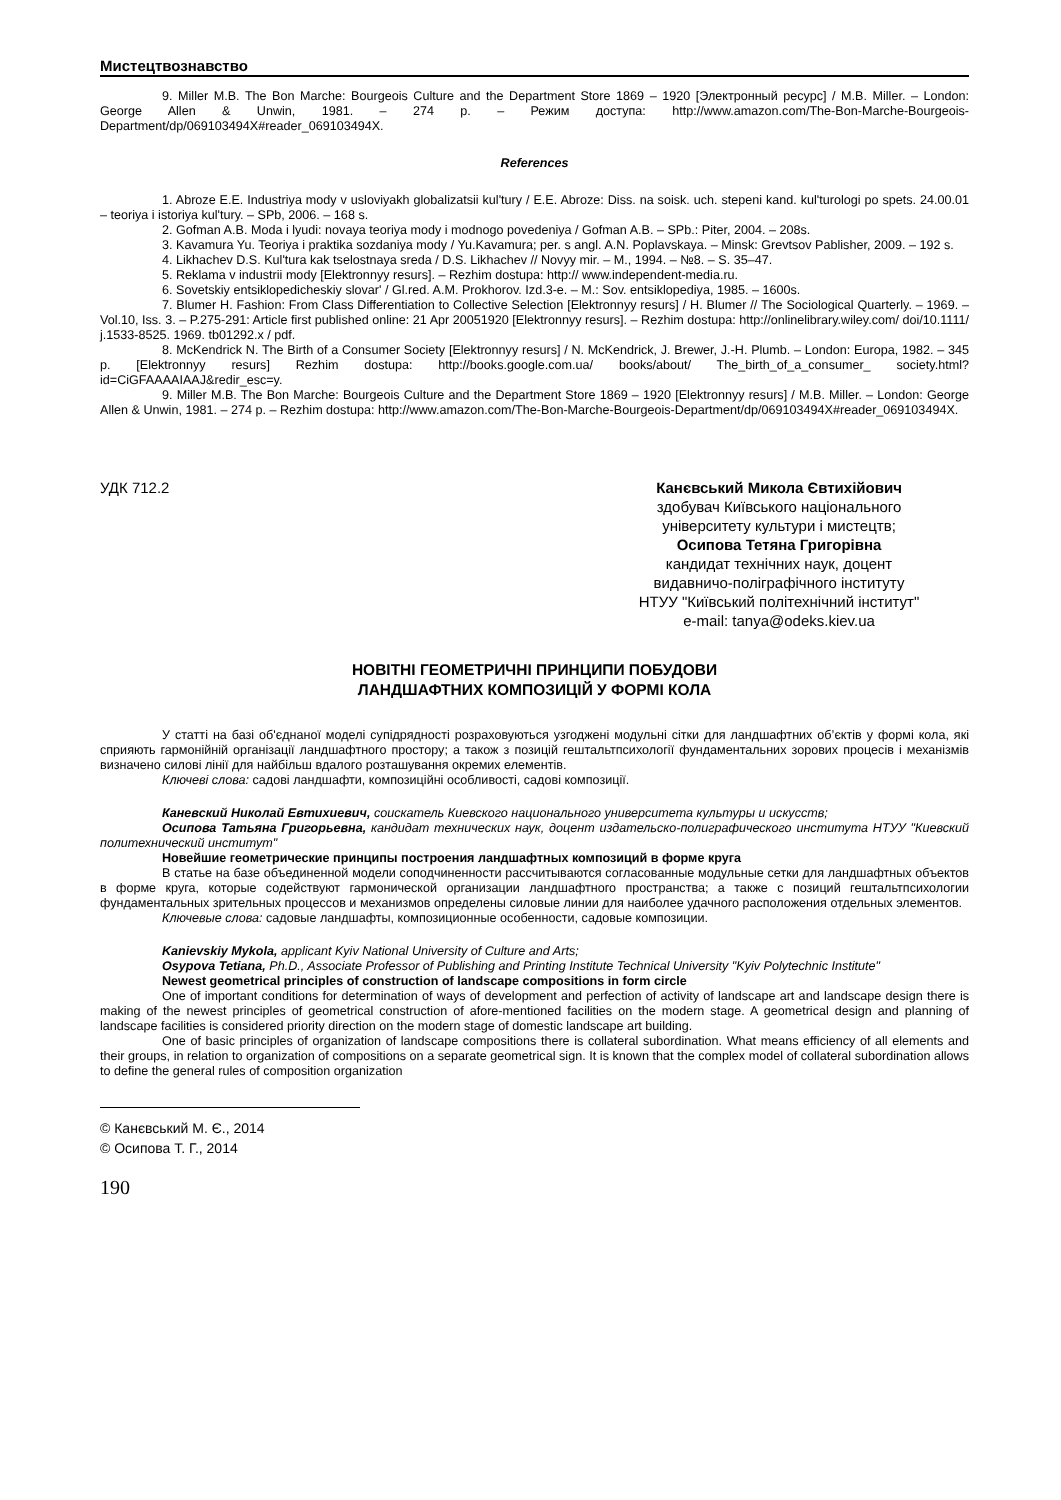Мистецтвознавство
9. Miller M.B. The Bon Marche: Bourgeois Culture and the Department Store 1869 – 1920 [Электронный ресурс] / M.B. Miller. – London: George Allen & Unwin, 1981. – 274 p. – Режим доступа: http://www.amazon.com/The-Bon-Marche-Bourgeois-Department/dp/069103494X#reader_069103494X.
References
1. Abroze E.E. Industriya mody v usloviyakh globalizatsii kul'tury / E.E. Abroze: Diss. na soisk. uch. stepeni kand. kul'turologi po spets. 24.00.01 – teoriya i istoriya kul'tury. – SPb, 2006. – 168 s.
2. Gofman A.B. Moda i lyudi: novaya teoriya mody i modnogo povedeniya / Gofman A.B. – SPb.: Piter, 2004. – 208s.
3. Kavamura Yu. Teoriya i praktika sozdaniya mody / Yu.Kavamura; per. s angl. A.N. Poplavskaya. – Minsk: Grevtsov Pablisher, 2009. – 192 s.
4. Likhachev D.S. Kul'tura kak tselostnaya sreda / D.S. Likhachev // Novyy mir. – M., 1994. – №8. – S. 35–47.
5. Reklama v industrii mody [Elektronnyy resurs]. – Rezhim dostupa: http:// www.independent-media.ru.
6. Sovetskiy entsiklopedicheskiy slovar' / Gl.red. A.M. Prokhorov. Izd.3-e. – M.: Sov. entsiklopediya, 1985. – 1600s.
7. Blumer H. Fashion: From Class Differentiation to Collective Selection [Elektronnyy resurs] / H. Blumer // The Sociological Quarterly. – 1969. – Vol.10, Iss. 3. – P.275-291: Article first published online: 21 Apr 20051920 [Elektronnyy resurs]. – Rezhim dostupa: http://onlinelibrary.wiley.com/ doi/10.1111/ j.1533-8525. 1969. tb01292.x / pdf.
8. McKendrick N. The Birth of a Consumer Society [Elektronnyy resurs] / N. McKendrick, J. Brewer, J.-H. Plumb. – London: Europa, 1982. – 345 p. [Elektronnyy resurs] Rezhim dostupa: http://books.google.com.ua/ books/about/ The_birth_of_a_consumer_ society.html?id=CiGFAAAAIAAJ&redir_esc=y.
9. Miller M.B. The Bon Marche: Bourgeois Culture and the Department Store 1869 – 1920 [Elektronnyy resurs] / M.B. Miller. – London: George Allen & Unwin, 1981. – 274 p. – Rezhim dostupa: http://www.amazon.com/The-Bon-Marche-Bourgeois-Department/dp/069103494X#reader_069103494X.
УДК 712.2 Канєвський Микола Євтихійович
здобувач Київського національного
університету культури і мистецтв;
Осипова Тетяна Григорівна
кандидат технічних наук, доцент
видавничо-поліграфічного інституту
НТУУ "Київський політехнічний інститут"
e-mail: tanya@odeks.kiev.ua
НОВІТНІ ГЕОМЕТРИЧНІ ПРИНЦИПИ ПОБУДОВИ
ЛАНДШАФТНИХ КОМПОЗИЦІЙ У ФОРМІ КОЛА
У статті на базі об'єднаної моделі супідрядності розраховуються узгоджені модульні сітки для ландшафтних об’єктів у формі кола, які сприяють гармонійній організації ландшафтного простору; а також з позицій гештальтпсихології фундаментальних зорових процесів і механізмів визначено силові лінії для найбільш вдалого розташування окремих елементів.
Ключеві слова: садові ландшафти, композиційні особливості, садові композиції.
Каневский Николай Евтихиевич, соискатель Киевского национального университета культуры и искусств;
Осипова Татьяна Григорьевна, кандидат технических наук, доцент издательско-полиграфического института НТУУ "Киевский политехнический институт"
Новейшие геометрические принципы построения ландшафтных композиций в форме круга
В статье на базе объединенной модели соподчиненности рассчитываются согласованные модульные сетки для ландшафтных объектов в форме круга, которые содействуют гармонической организации ландшафтного пространства; а также с позиций гештальтпсихологии фундаментальных зрительных процессов и механизмов определены силовые линии для наиболее удачного расположения отдельных элементов.
Ключевые слова: садовые ландшафты, композиционные особенности, садовые композиции.
Kanievskiy Mykola, applicant Kyiv National University of Culture and Arts;
Osypova Tetiana, Ph.D., Associate Professor of Publishing and Printing Institute Technical University "Kyiv Polytechnic Institute"
Newest geometrical principles of construction of landscape compositions in form circle
One of important conditions for determination of ways of development and perfection of activity of landscape art and landscape design there is making of the newest principles of geometrical construction of afore-mentioned facilities on the modern stage. A geometrical design and planning of landscape facilities is considered priority direction on the modern stage of domestic landscape art building.
One of basic principles of organization of landscape compositions there is collateral subordination. What means efficiency of all elements and their groups, in relation to organization of compositions on a separate geometrical sign. It is known that the complex model of collateral subordination allows to define the general rules of composition organization
© Канєвський М. Є., 2014
© Осипова Т. Г., 2014
190